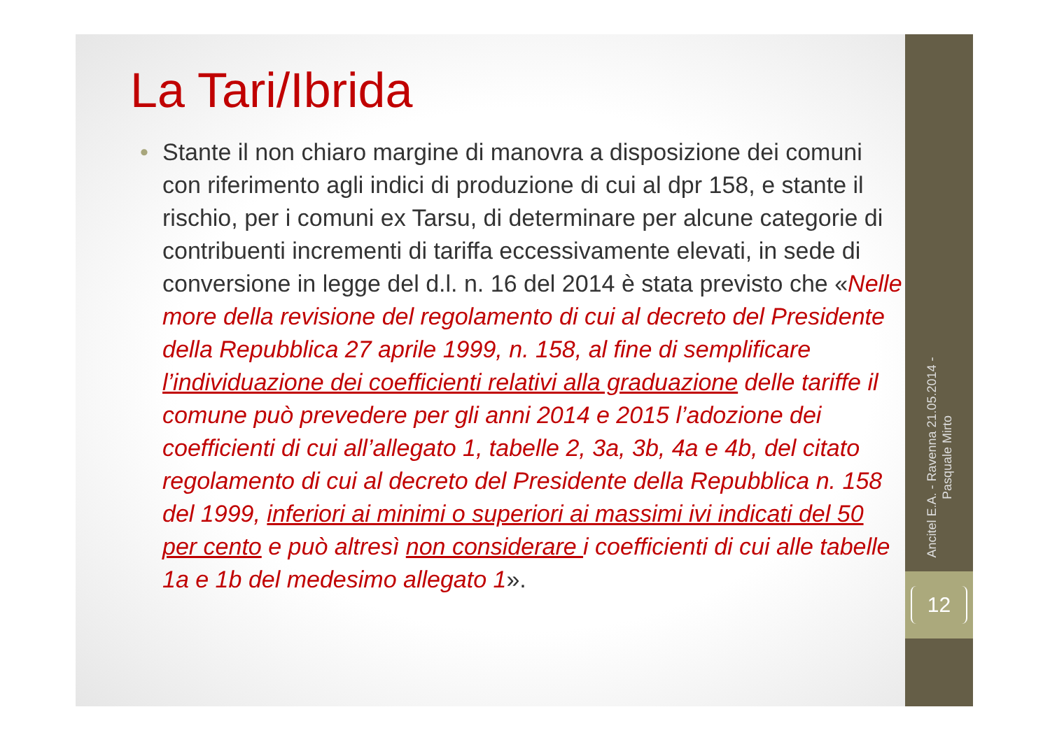La Tari/Ibrida
• Stante il non chiaro margine di manovra a disposizione dei comuni con riferimento agli indici di produzione di cui al dpr 158, e stante il rischio, per i comuni ex Tarsu, di determinare per alcune categorie di contribuenti incrementi di tariffa eccessivamente elevati, in sede di conversione in legge del d.l. n. 16 del 2014 è stata previsto che «Nelle more della revisione del regolamento di cui al decreto del Presidente della Repubblica 27 aprile 1999, n. 158, al fine di semplificare l’individuazione dei coefficienti relativi alla graduazione delle tariffe il comune può prevedere per gli anni 2014 e 2015 l’adozione dei coefficienti di cui all’allegato 1, tabelle 2, 3a, 3b, 4a e 4b, del citato regolamento di cui al decreto del Presidente della Repubblica n. 158 del 1999, inferiori ai minimi o superiori ai massimi ivi indicati del 50 per cento e può altresì non considerare i coefficienti di cui alle tabelle 1a e 1b del medesimo allegato 1».
Ancitel E.A. - Ravenna 21.05.2014 -
Pasquale Mirto
12